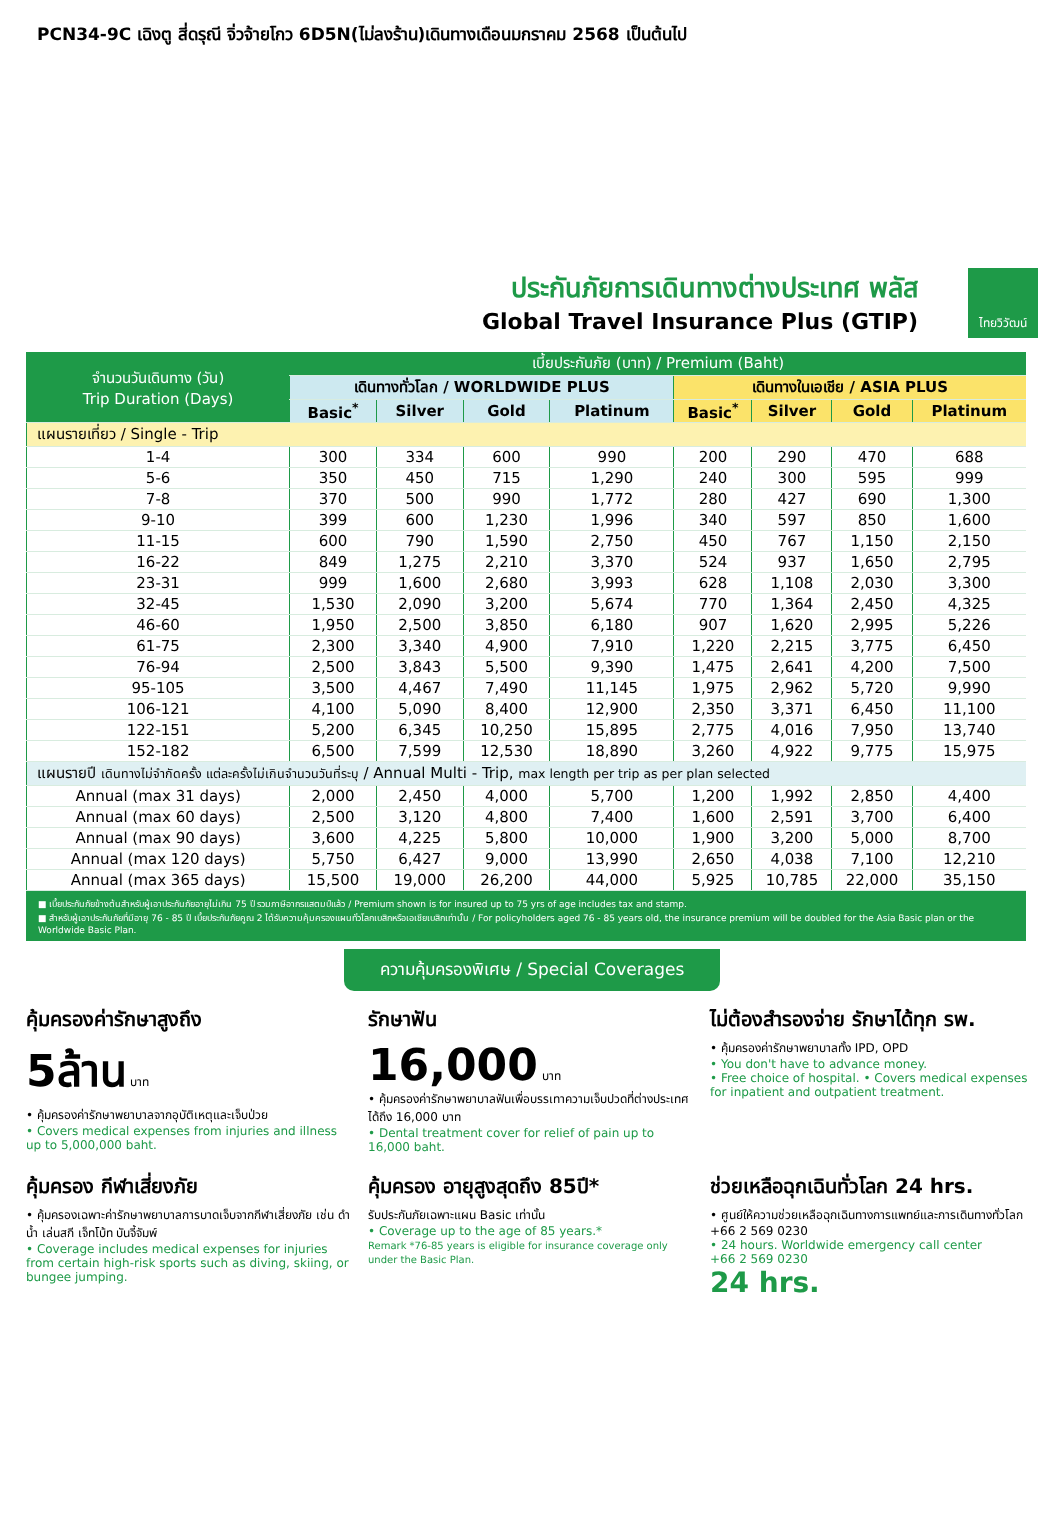PCN34-9C เฉิงตู สี่ดรุณี จิ่วจ้ายโกว 6D5N(ไม่ลงร้าน)เดินทางเดือนมกราคม 2568 เป็นต้นไป
ไทยวิวัฒน์
ประกันภัยการเดินทางต่างประเทศ พลัส
Global Travel Insurance Plus (GTIP)
| จำนวนวันเดินทาง (วัน) Trip Duration (Days) | เบี้ยประกันภัย (บาท) / Premium (Baht) | | | | | | | |
| --- | --- | --- | --- | --- | --- | --- | --- | --- |
| | เดินทางทั่วโลก / WORLDWIDE PLUS | | | | เดินทางในเอเชีย / ASIA PLUS | | | |
| | Basic<sup>*</sup> | Silver | Gold | Platinum | Basic<sup>*</sup> | Silver | Gold | Platinum |
| แผนรายเที่ยว / Single - Trip | | | | | | | | |
| 1-4 | 300 | 334 | 600 | 990 | 200 | 290 | 470 | 688 |
| 5-6 | 350 | 450 | 715 | 1,290 | 240 | 300 | 595 | 999 |
| 7-8 | 370 | 500 | 990 | 1,772 | 280 | 427 | 690 | 1,300 |
| 9-10 | 399 | 600 | 1,230 | 1,996 | 340 | 597 | 850 | 1,600 |
| 11-15 | 600 | 790 | 1,590 | 2,750 | 450 | 767 | 1,150 | 2,150 |
| 16-22 | 849 | 1,275 | 2,210 | 3,370 | 524 | 937 | 1,650 | 2,795 |
| 23-31 | 999 | 1,600 | 2,680 | 3,993 | 628 | 1,108 | 2,030 | 3,300 |
| 32-45 | 1,530 | 2,090 | 3,200 | 5,674 | 770 | 1,364 | 2,450 | 4,325 |
| 46-60 | 1,950 | 2,500 | 3,850 | 6,180 | 907 | 1,620 | 2,995 | 5,226 |
| 61-75 | 2,300 | 3,340 | 4,900 | 7,910 | 1,220 | 2,215 | 3,775 | 6,450 |
| 76-94 | 2,500 | 3,843 | 5,500 | 9,390 | 1,475 | 2,641 | 4,200 | 7,500 |
| 95-105 | 3,500 | 4,467 | 7,490 | 11,145 | 1,975 | 2,962 | 5,720 | 9,990 |
| 106-121 | 4,100 | 5,090 | 8,400 | 12,900 | 2,350 | 3,371 | 6,450 | 11,100 |
| 122-151 | 5,200 | 6,345 | 10,250 | 15,895 | 2,775 | 4,016 | 7,950 | 13,740 |
| 152-182 | 6,500 | 7,599 | 12,530 | 18,890 | 3,260 | 4,922 | 9,775 | 15,975 |
| แผนรายปี เดินทางไม่จำกัดครั้ง แต่ละครั้งไม่เกินจำนวนวันที่ระบุ / Annual Multi - Trip, max length per trip as per plan selected | | | | | | | | |
| Annual (max 31 days) | 2,000 | 2,450 | 4,000 | 5,700 | 1,200 | 1,992 | 2,850 | 4,400 |
| Annual (max 60 days) | 2,500 | 3,120 | 4,800 | 7,400 | 1,600 | 2,591 | 3,700 | 6,400 |
| Annual (max 90 days) | 3,600 | 4,225 | 5,800 | 10,000 | 1,900 | 3,200 | 5,000 | 8,700 |
| Annual (max 120 days) | 5,750 | 6,427 | 9,000 | 13,990 | 2,650 | 4,038 | 7,100 | 12,210 |
| Annual (max 365 days) | 15,500 | 19,000 | 26,200 | 44,000 | 5,925 | 10,785 | 22,000 | 35,150 |
■ เบี้ยประกันภัยข้างต้นสำหรับผู้เอาประกันภัยอายุไม่เกิน 75 ปี รวมภาษีอากรแสตมป์แล้ว / Premium shown is for insured up to 75 yrs of age includes tax and stamp.
■ สำหรับผู้เอาประกันภัยที่มีอายุ 76 - 85 ปี เบี้ยประกันภัยคูณ 2 ได้รับความคุ้มครองแผนทั่วโลกเบสิกหรือเอเชียเบสิกเท่านั้น / For policyholders aged 76 - 85 years old, the insurance premium will be doubled for the Asia Basic plan or the Worldwide Basic Plan.
ความคุ้มครองพิเศษ / Special Coverages
คุ้มครองค่ารักษาสูงถึง
5ล้าน บาท
• คุ้มครองค่ารักษาพยาบาลจากอุบัติเหตุและเจ็บป่วย
• Covers medical expenses from injuries and illness up to 5,000,000 baht.
รักษาฟัน
16,000 บาท
• คุ้มครองค่ารักษาพยาบาลฟันเพื่อบรรเทาความเจ็บปวดที่ต่างประเทศ ได้ถึง 16,000 บาท
• Dental treatment cover for relief of pain up to 16,000 baht.
ไม่ต้องสำรองจ่าย รักษาได้ทุก รพ.
• คุ้มครองค่ารักษาพยาบาลทั้ง IPD, OPD
• You don't have to advance money.
• Free choice of hospital. • Covers medical expenses for inpatient and outpatient treatment.
คุ้มครอง กีฬาเสี่ยงภัย
• คุ้มครองเฉพาะค่ารักษาพยาบาลการบาดเจ็บจากกีฬาเสี่ยงภัย เช่น ดำน้ำ เล่นสกี เจ็ทโบ้ท บันจี้จัมพ์
• Coverage includes medical expenses for injuries from certain high-risk sports such as diving, skiing, or bungee jumping.
คุ้มครอง อายุสูงสุดถึง 85ปี*
รับประกันภัยเฉพาะแผน Basic เท่านั้น
• Coverage up to the age of 85 years.*
Remark *76-85 years is eligible for insurance coverage only under the Basic Plan.
ช่วยเหลือฉุกเฉินทั่วโลก 24 hrs.
• ศูนย์ให้ความช่วยเหลือฉุกเฉินทางการแพทย์และการเดินทางทั่วโลก
+66 2 569 0230
• 24 hours. Worldwide emergency call center
+66 2 569 0230
24 hrs.